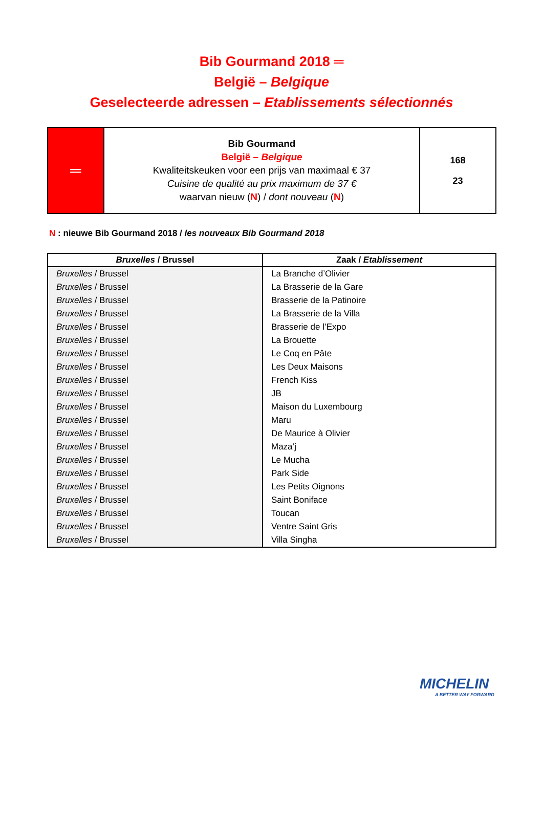Bib Gourmand 2018 ═
België – Belgique
Geselecteerde adressen – Etablissements sélectionnés
| ═ | Bib Gourmand België – Belgique Kwaliteitskeuken voor een prijs van maximaal € 37 Cuisine de qualité au prix maximum de 37 € waarvan nieuw ( N ) / dont nouveau ( N ) | 168 23 |
N : nieuwe Bib Gourmand 2018 / les nouveaux Bib Gourmand 2018
| Bruxelles / Brussel | Zaak / Etablissement |
| --- | --- |
| Bruxelles / Brussel | La Branche d’Olivier |
| Bruxelles / Brussel | La Brasserie de la Gare |
| Bruxelles / Brussel | Brasserie de la Patinoire |
| Bruxelles / Brussel | La Brasserie de la Villa |
| Bruxelles / Brussel | Brasserie de l’Expo |
| Bruxelles / Brussel | La Brouette |
| Bruxelles / Brussel | Le Coq en Pâte |
| Bruxelles / Brussel | Les Deux Maisons |
| Bruxelles / Brussel | French Kiss |
| Bruxelles / Brussel | JB |
| Bruxelles / Brussel | Maison du Luxembourg |
| Bruxelles / Brussel | Maru |
| Bruxelles / Brussel | De Maurice à Olivier |
| Bruxelles / Brussel | Maza’j |
| Bruxelles / Brussel | Le Mucha |
| Bruxelles / Brussel | Park Side |
| Bruxelles / Brussel | Les Petits Oignons |
| Bruxelles / Brussel | Saint Boniface |
| Bruxelles / Brussel | Toucan |
| Bruxelles / Brussel | Ventre Saint Gris |
| Bruxelles / Brussel | Villa Singha |
MICHELIN
A BETTER WAY FORWARD